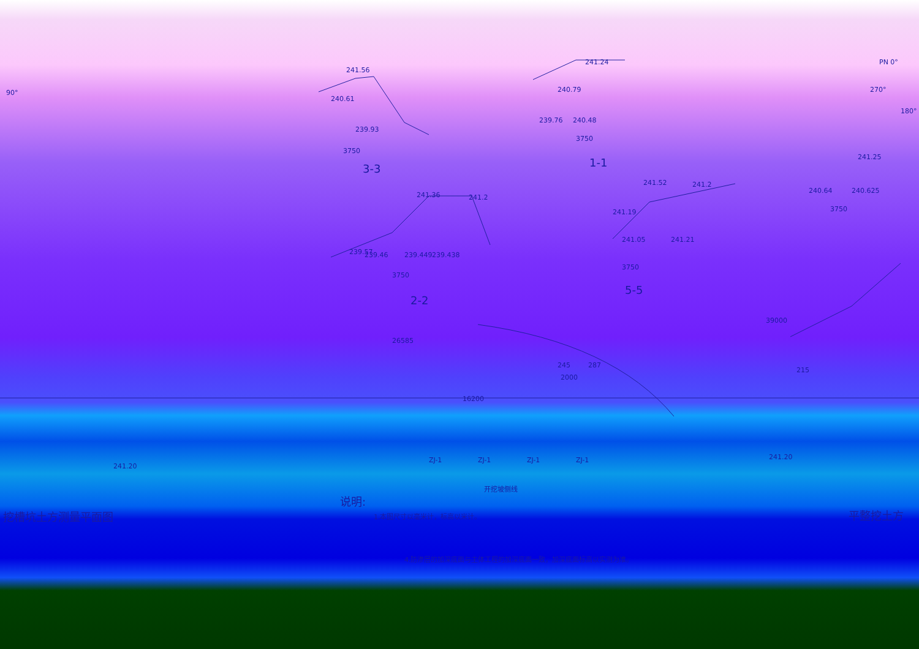241.56
240.61
239.93
3750
3-3
241.24
240.79
239.76 240.48
3750
1-1
PN 0°
270°
180°
90°
241.25
241.52 241.2
241.36 241.2
241.19
240.64 240.625
3750
241.05 241.21
239.57 239.46 239.449 239.438
3750
3750
5-5
2-2
39000
26585
245 287
215
2000
16200
ZJ-1 ZJ-1 ZJ-1 ZJ-1
241.20
241.20
开挖坡侧线
说明:
挖槽坑土方测量平面图 1.本图尺寸以毫米计，标高以米计。 平整挖土方
4.防渗层的加深底面与主体工程的加深底面一致，加深底面标高以实测为准。